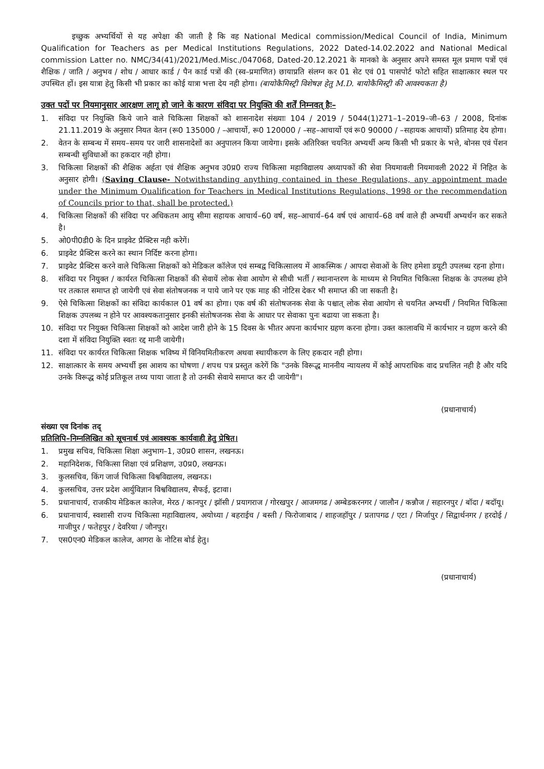इच्छुक अभ्यर्थियों से यह अपेक्षा की जाती है कि वह National Medical commission/Medical Council of India, Minimum Qualification for Teachers as per Medical Institutions Regulations, 2022 Dated-14.02.2022 and National Medical commission Latter no. NMC/34(41)/2021/Med.Misc./047068, Dated-20.12.2021 के मानको के अनुसार अपने समस्त मूल प्रमाण पत्रों एवं शैक्षिक / जाति / अनुभव / शोध / आधार कार्ड / पैन कार्ड पत्रों की (स्व–प्रमाणित) छायाप्रति संलग्न कर 01 सेट एवं 01 पासपोर्ट फोटो सहित साक्षात्कार स्थल पर उपस्थित हों। इस यात्रा हेतु किसी भी प्रकार का कोई यात्रा भत्ता देय नही होगा। (बायोकैमिस्ट्री विशेषज्ञ हेतु M.D. बायोकैमिस्ट्री की आवश्यकता है)
उक्त पदों पर नियमानुसार आरक्षण लागू हो जाने के कारण संविदा पर नियुक्ति की शर्तें निम्नवत् हैः–
1. संविदा पर नियुक्ति किये जाने वाले चिकित्सा शिक्षकों को शासनादेश संख्याः 104 / 2019 / 5044(1)271–1–2019–जी–63 / 2008, दिनांक 21.11.2019 के अनुसार नियत वेतन (रू0 135000 / –आचार्यो, रू0 120000 / –सह–आचार्यो एवं रू0 90000 / –सहायक आचार्यो) प्रतिमाह देय होगा।
2. वेतन के सम्बन्ध में समय–समय पर जारी शासनादेशों का अनुपालन किया जायेगा। इसके अतिरिक्त चयनित अभ्यर्थी अन्य किसी भी प्रकार के भत्ते, बोनस एवं पेंशन सम्बन्धी सुविधाओं का हकदार नही होगा।
3. चिकित्सा शिक्षकों की शैक्षिक अर्हता एवं शैक्षिक अनुभव उ0प्र0 राज्य चिकित्सा महाविद्यालय अध्यापकों की सेवा नियमावली नियमावली 2022 में निहित के अनुसार होगी। (Saving Clause- Notwithstanding anything contained in these Regulations, any appointment made under the Minimum Qualification for Teachers in Medical Institutions Regulations, 1998 or the recommendation of Councils prior to that, shall be protected.)
4. चिकित्सा शिक्षकों की संविदा पर अधिकतम आयु सीमा सहायक आचार्य–60 वर्ष, सह–आचार्य–64 वर्ष एवं आचार्य–68 वर्ष वाले ही अभ्यर्थी अभ्यर्थन कर सकते है।
5. ओ0पी0डी0 के दिन प्राइवेट प्रैक्टिस नही करेगें।
6. प्राइवेट प्रैक्टिस करने का स्थान निर्दिष्ट करना होगा।
7. प्राइवेट प्रैक्टिस करने वाले चिकित्सा शिक्षकों को मेडिकल कॉलेज एवं सम्बद्व चिकित्सालय में आकस्मिक / आपदा सेवाओं के लिए हमेशा डयूटी उपलब्ध रहना होगा।
8. संविदा पर नियुक्त / कार्यरत चिकित्सा शिक्षकों की सेवायें लोक सेवा आयोग से सीधी भर्ती / स्थानान्तरण के माध्यम से नियमित चिकित्सा शिक्षक के उपलब्ध होने पर तत्काल समाप्त हो जायेगी एवं सेवा संतोषजनक न पाये जाने पर एक माह की नोटिस देकर भी समाप्त की जा सकती है।
9. ऐसे चिकित्सा शिक्षकों का संविदा कार्यकाल 01 वर्ष का होगा। एक वर्ष की संतोषजनक सेवा के पश्चात् लोक सेवा आयोग से चयनित अभ्यर्थी / नियमित चिकित्सा शिक्षक उपलब्ध न होने पर आवश्यकतानुसार इनकी संतोषजनक सेवा के आधार पर सेवाका पुनः बढाया जा सकता है।
10. संविदा पर नियुक्त चिकित्सा शिक्षकों को आदेश जारी होने के 15 दिवस के भीतर अपना कार्यभार ग्रहण करना होगा। उक्त कालावधि में कार्यभार न ग्रहण करने की दशा में संविदा नियुक्ति स्वतः रद्द मानी जायेगी।
11. संविदा पर कार्यरत चिकित्सा शिक्षक भविष्य में विनियमितीकरण अथवा स्थायीकरण के लिए हकदार नही होगा।
12. साक्षात्कार के समय अभ्यर्थी इस आशय का घोषणा / शपथ पत्र प्रस्तुत करेगें कि "उनके विरूद्ध माननीय न्यायलय में कोई आपराधिक वाद प्रचलित नही है और यदि उनके विरूद्ध कोई प्रतिकूल तथ्य पाया जाता है तो उनकी सेवाये समाप्त कर दी जायेगी"।
(प्रधानाचार्य)
संख्या एव दिनांक तद्
प्रतिलिपि–निम्नलिखित को सूचनार्थ एवं आवश्यक कार्यवाही हेतु प्रेषित।
1. प्रमुख सचिव, चिकित्सा शिक्षा अनुभाग–1, उ0प्र0 शासन, लखनऊ।
2. महानिदेशक, चिकित्सा शिक्षा एवं प्रशिक्षण, उ0प्र0, लखनऊ।
3. कुलसचिव, किंग जार्ज चिकित्सा विश्वविद्यालय, लखनऊ।
4. कुलसचिव, उत्तर प्रदेश आर्युविज्ञान विश्वविद्यालय, सैफई, इटावा।
5. प्रधानाचार्य, राजकीय मेडिकल कालेज, मेरठ / कानपुर / झॉसी / प्रयागराज / गोरखपुर / आजमगढ / अम्बेडकरनगर / जालौन / कन्नौज / सहारनपुर / बॉदा / बदॉयू।
6. प्रधानाचार्य, स्वशासी राज्य चिकित्सा महाविद्यालय, अयोध्या / बहराईच / बस्ती / फिरोजाबाद / शाहजहॉपुर / प्रतापगढ / एटा / मिर्जापुर / सिद्वार्थनगर / हरदोई / गाजीपुर / फतेहपुर / देवरिया / जौनपुर।
7. एस0एन0 मेडिकल कालेज, आगरा के नोटिस बोर्ड हेतु।
(प्रधानाचार्य)